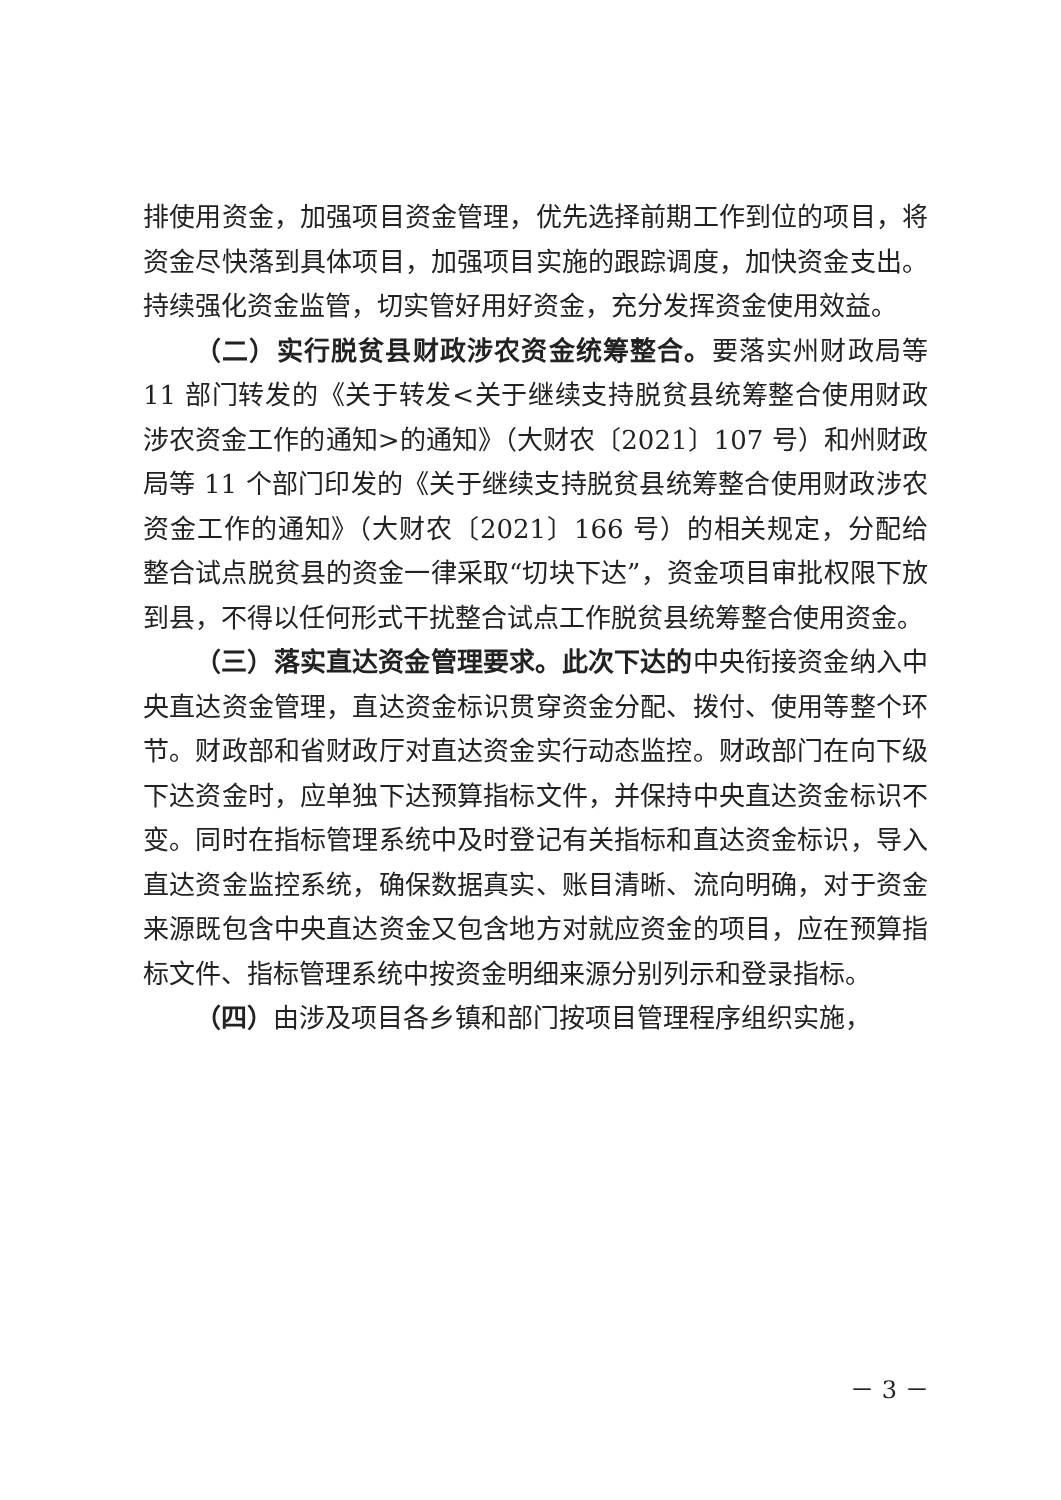排使用资金，加强项目资金管理，优先选择前期工作到位的项目，将资金尽快落到具体项目，加强项目实施的跟踪调度，加快资金支出。持续强化资金监管，切实管好用好资金，充分发挥资金使用效益。
（二）实行脱贫县财政涉农资金统筹整合。要落实州财政局等 11 部门转发的《关于转发<关于继续支持脱贫县统筹整合使用财政涉农资金工作的通知>的通知》（大财农〔2021〕107 号）和州财政局等 11 个部门印发的《关于继续支持脱贫县统筹整合使用财政涉农资金工作的通知》（大财农〔2021〕166 号）的相关规定，分配给整合试点脱贫县的资金一律采取“切块下达”，资金项目审批权限下放到县，不得以任何形式干扰整合试点工作脱贫县统筹整合使用资金。
（三）落实直达资金管理要求。此次下达的中央衔接资金纳入中央直达资金管理，直达资金标识贯穿资金分配、拨付、使用等整个环节。财政部和省财政厅对直达资金实行动态监控。财政部门在向下级下达资金时，应单独下达预算指标文件，并保持中央直达资金标识不变。同时在指标管理系统中及时登记有关指标和直达资金标识，导入直达资金监控系统，确保数据真实、账目清晰、流向明确，对于资金来源既包含中央直达资金又包含地方对就应资金的项目，应在预算指标文件、指标管理系统中按资金明细来源分别列示和登录指标。
（四）由涉及项目各乡镇和部门按项目管理程序组织实施，
－ 3 －